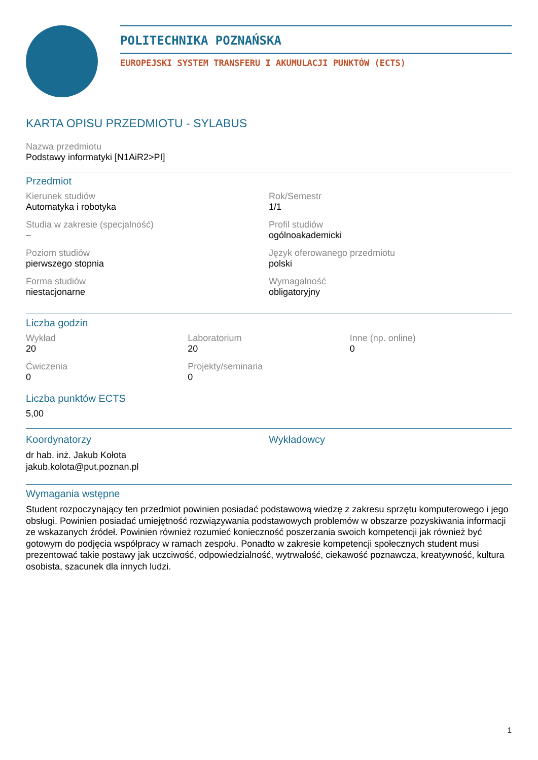POLITECHNIKA POZNAŃSKA
EUROPEJSKI SYSTEM TRANSFERU I AKUMULACJI PUNKTÓW (ECTS)
KARTA OPISU PRZEDMIOTU - SYLABUS
Nazwa przedmiotu
Podstawy informatyki [N1AiR2>PI]
Przedmiot
Kierunek studiów
Automatyka i robotyka
Rok/Semestr
1/1
Studia w zakresie (specjalność)
–
Profil studiów
ogólnoakademicki
Poziom studiów
pierwszego stopnia
Język oferowanego przedmiotu
polski
Forma studiów
niestacjonarne
Wymagalność
obligatoryjny
Liczba godzin
Wykład
20
Laboratorium
20
Inne (np. online)
0
Ćwiczenia
0
Projekty/seminaria
0
Liczba punktów ECTS
5,00
Koordynatorzy
dr hab. inż. Jakub Kołota
jakub.kolota@put.poznan.pl
Wykładowcy
Wymagania wstępne
Student rozpoczynający ten przedmiot powinien posiadać podstawową wiedzę z zakresu sprzętu komputerowego i jego obsługi. Powinien posiadać umiejętność rozwiązywania podstawowych problemów w obszarze pozyskiwania informacji ze wskazanych źródeł. Powinien również rozumieć konieczność poszerzania swoich kompetencji jak również być gotowym do podjęcia współpracy w ramach zespołu. Ponadto w zakresie kompetencji społecznych student musi prezentować takie postawy jak uczciwość, odpowiedzialność, wytrwałość, ciekawość poznawcza, kreatywność, kultura osobista, szacunek dla innych ludzi.
1